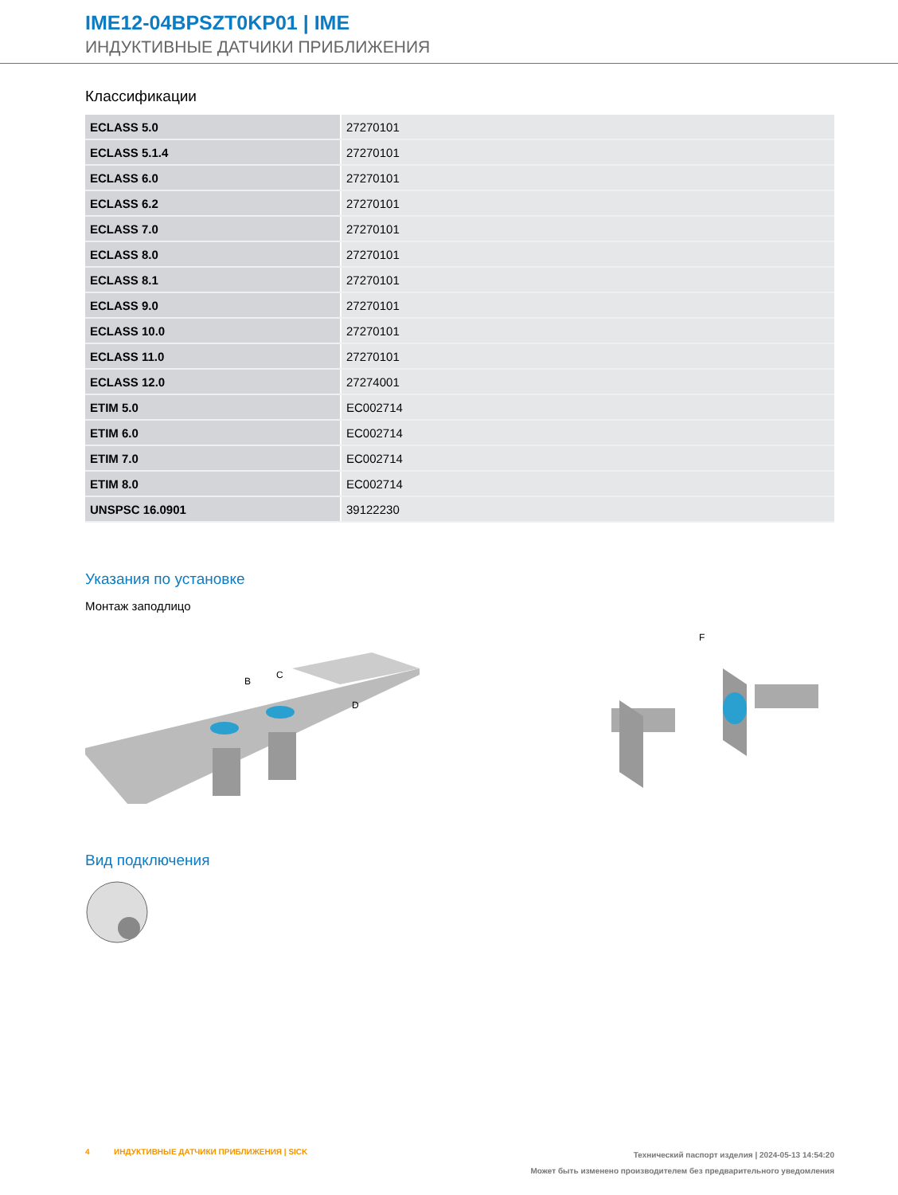IME12-04BPSZT0KP01 | IME
ИНДУКТИВНЫЕ ДАТЧИКИ ПРИБЛИЖЕНИЯ
Классификации
| ECLASS 5.0 | 27270101 |
| ECLASS 5.1.4 | 27270101 |
| ECLASS 6.0 | 27270101 |
| ECLASS 6.2 | 27270101 |
| ECLASS 7.0 | 27270101 |
| ECLASS 8.0 | 27270101 |
| ECLASS 8.1 | 27270101 |
| ECLASS 9.0 | 27270101 |
| ECLASS 10.0 | 27270101 |
| ECLASS 11.0 | 27270101 |
| ECLASS 12.0 | 27274001 |
| ETIM 5.0 | EC002714 |
| ETIM 6.0 | EC002714 |
| ETIM 7.0 | EC002714 |
| ETIM 8.0 | EC002714 |
| UNSPSC 16.0901 | 39122230 |
Указания по установке
Монтаж заподлицо
B
C
D
F
Вид подключения
4 ИНДУКТИВНЫЕ ДАТЧИКИ ПРИБЛИЖЕНИЯ | SICK
Технический паспорт изделия | 2024-05-13 14:54:20
Может быть изменено производителем без предварительного уведомления